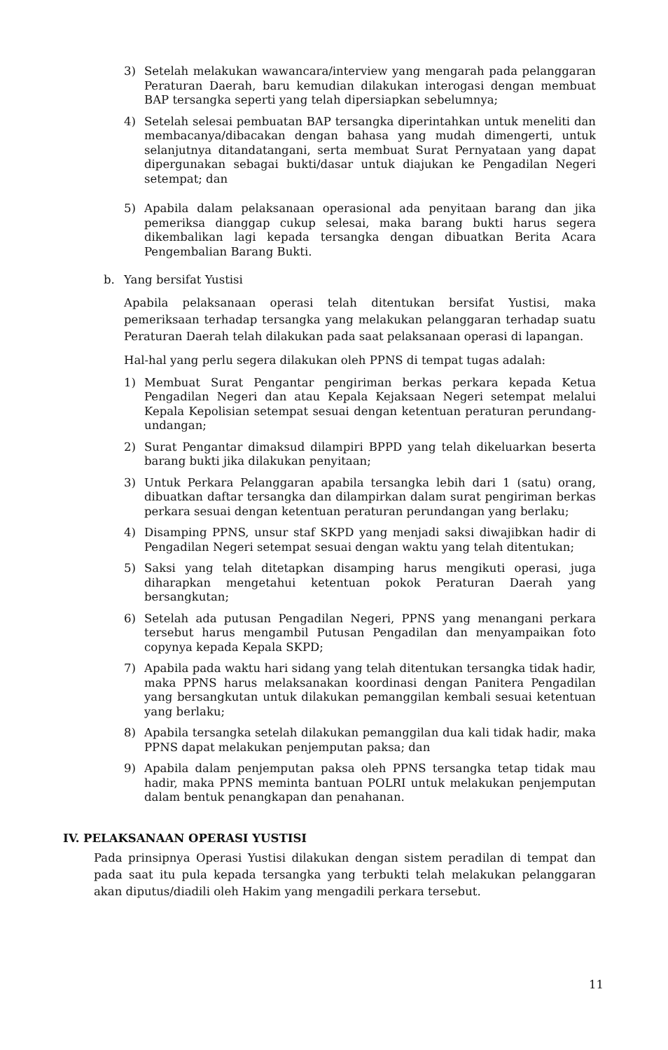3) Setelah melakukan wawancara/interview yang mengarah pada pelanggaran Peraturan Daerah, baru kemudian dilakukan interogasi dengan membuat BAP tersangka seperti yang telah dipersiapkan sebelumnya;
4) Setelah selesai pembuatan BAP tersangka diperintahkan untuk meneliti dan membacanya/dibacakan dengan bahasa yang mudah dimengerti, untuk selanjutnya ditandatangani, serta membuat Surat Pernyataan yang dapat dipergunakan sebagai bukti/dasar untuk diajukan ke Pengadilan Negeri setempat; dan
5) Apabila dalam pelaksanaan operasional ada penyitaan barang dan jika pemeriksa dianggap cukup selesai, maka barang bukti harus segera dikembalikan lagi kepada tersangka dengan dibuatkan Berita Acara Pengembalian Barang Bukti.
b. Yang bersifat Yustisi
Apabila pelaksanaan operasi telah ditentukan bersifat Yustisi, maka pemeriksaan terhadap tersangka yang melakukan pelanggaran terhadap suatu Peraturan Daerah telah dilakukan pada saat pelaksanaan operasi di lapangan.
Hal-hal yang perlu segera dilakukan oleh PPNS di tempat tugas adalah:
1) Membuat Surat Pengantar pengiriman berkas perkara kepada Ketua Pengadilan Negeri dan atau Kepala Kejaksaan Negeri setempat melalui Kepala Kepolisian setempat sesuai dengan ketentuan peraturan perundang-undangan;
2) Surat Pengantar dimaksud dilampiri BPPD yang telah dikeluarkan beserta barang bukti jika dilakukan penyitaan;
3) Untuk Perkara Pelanggaran apabila tersangka lebih dari 1 (satu) orang, dibuatkan daftar tersangka dan dilampirkan dalam surat pengiriman berkas perkara sesuai dengan ketentuan peraturan perundangan yang berlaku;
4) Disamping PPNS, unsur staf SKPD yang menjadi saksi diwajibkan hadir di Pengadilan Negeri setempat sesuai dengan waktu yang telah ditentukan;
5) Saksi yang telah ditetapkan disamping harus mengikuti operasi, juga diharapkan mengetahui ketentuan pokok Peraturan Daerah yang bersangkutan;
6) Setelah ada putusan Pengadilan Negeri, PPNS yang menangani perkara tersebut harus mengambil Putusan Pengadilan dan menyampaikan foto copynya kepada Kepala SKPD;
7) Apabila pada waktu hari sidang yang telah ditentukan tersangka tidak hadir, maka PPNS harus melaksanakan koordinasi dengan Panitera Pengadilan yang bersangkutan untuk dilakukan pemanggilan kembali sesuai ketentuan yang berlaku;
8) Apabila tersangka setelah dilakukan pemanggilan dua kali tidak hadir, maka PPNS dapat melakukan penjemputan paksa; dan
9) Apabila dalam penjemputan paksa oleh PPNS tersangka tetap tidak mau hadir, maka PPNS meminta bantuan POLRI untuk melakukan penjemputan dalam bentuk penangkapan dan penahanan.
IV. PELAKSANAAN OPERASI YUSTISI
Pada prinsipnya Operasi Yustisi dilakukan dengan sistem peradilan di tempat dan pada saat itu pula kepada tersangka yang terbukti telah melakukan pelanggaran akan diputus/diadili oleh Hakim yang mengadili perkara tersebut.
11